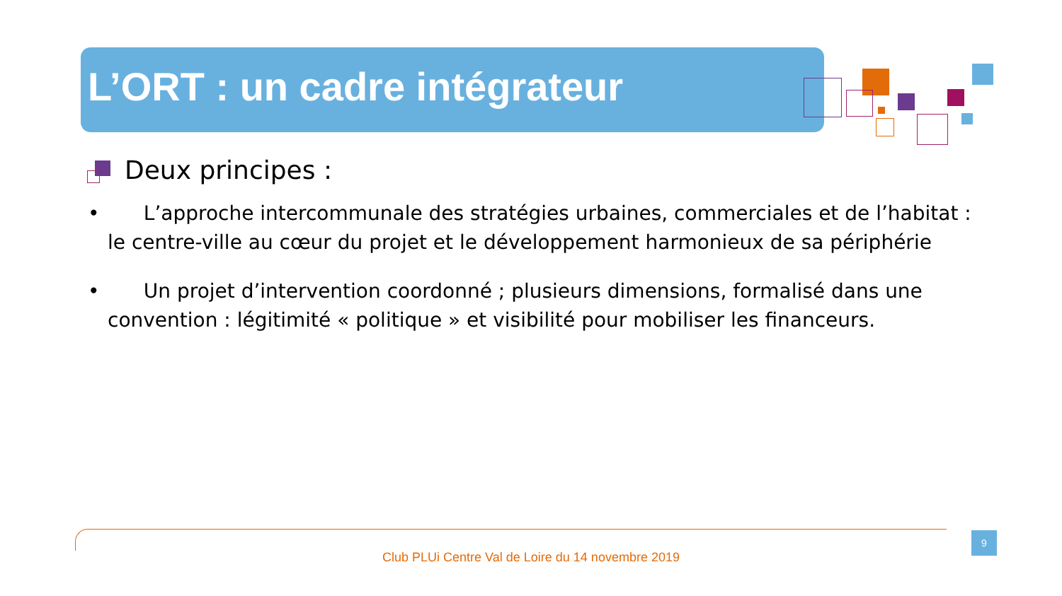L’ORT : un cadre intégrateur
Deux principes :
• L’approche intercommunale des stratégies urbaines, commerciales et de l’habitat : le centre-ville au cœur du projet et le développement harmonieux de sa périphérie
• Un projet d’intervention coordonné ; plusieurs dimensions, formalisé dans une convention : légitimité « politique » et visibilité pour mobiliser les financeurs.
Club PLUi Centre Val de Loire du 14 novembre 2019
9